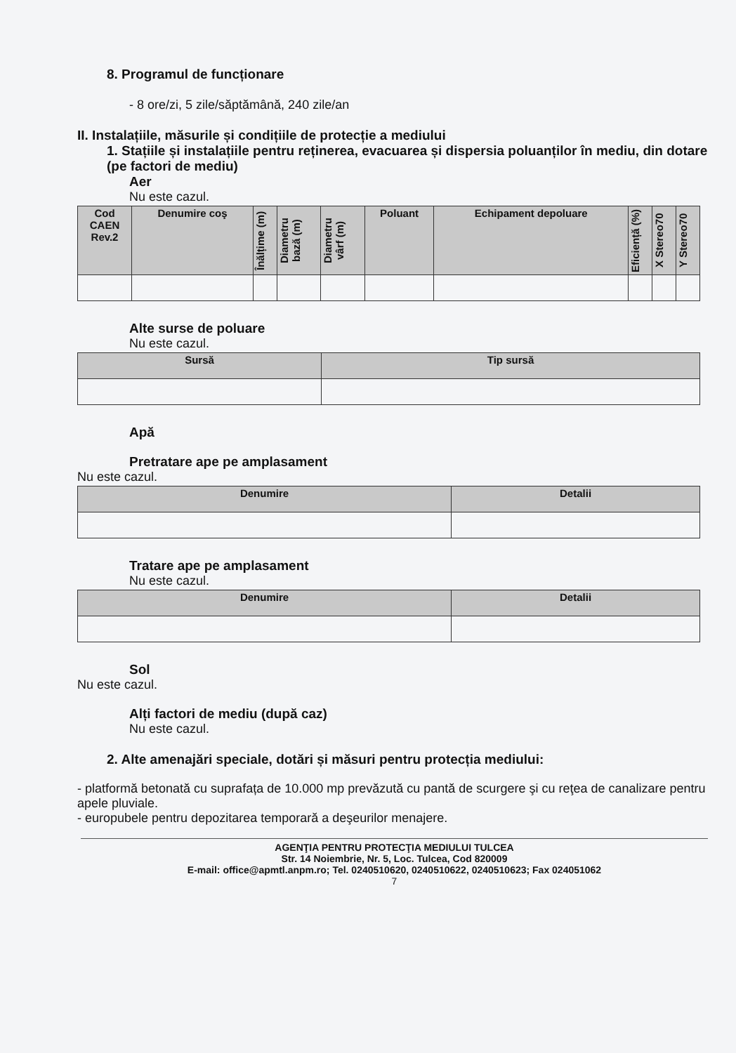8. Programul de funcționare
- 8 ore/zi, 5 zile/săptămână, 240 zile/an
II. Instalațiile, măsurile și condițiile de protecție a mediului
1. Stațiile și instalațiile pentru reținerea, evacuarea și dispersia poluanților în mediu, din dotare (pe factori de mediu)
Aer
Nu este cazul.
| Cod CAEN Rev.2 | Denumire coş | Înălțime (m) | Diametru bază (m) | Diametru vârf (m) | Poluant | Echipament depoluare | Eficiență (%) | X Stereo70 | Y Stereo70 |
| --- | --- | --- | --- | --- | --- | --- | --- | --- | --- |
Alte surse de poluare
Nu este cazul.
| Sursă | Tip sursă |
| --- | --- |
Apă
Pretratare ape pe amplasament
Nu este cazul.
| Denumire | Detalii |
| --- | --- |
Tratare ape pe amplasament
Nu este cazul.
| Denumire | Detalii |
| --- | --- |
Sol
Nu este cazul.
Alți factori de mediu (după caz)
Nu este cazul.
2. Alte amenajări speciale, dotări și măsuri pentru protecția mediului:
- platformă betonată cu suprafața de 10.000 mp prevăzută cu pantă de scurgere şi cu reţea de canalizare pentru apele pluviale.
- europubele pentru depozitarea temporară a deşeurilor menajere.
AGENŢIA PENTRU PROTECŢIA MEDIULUI TULCEA
Str. 14 Noiembrie, Nr. 5, Loc. Tulcea, Cod 820009
E-mail: office@apmtl.anpm.ro; Tel. 0240510620, 0240510622, 0240510623; Fax 024051062
7